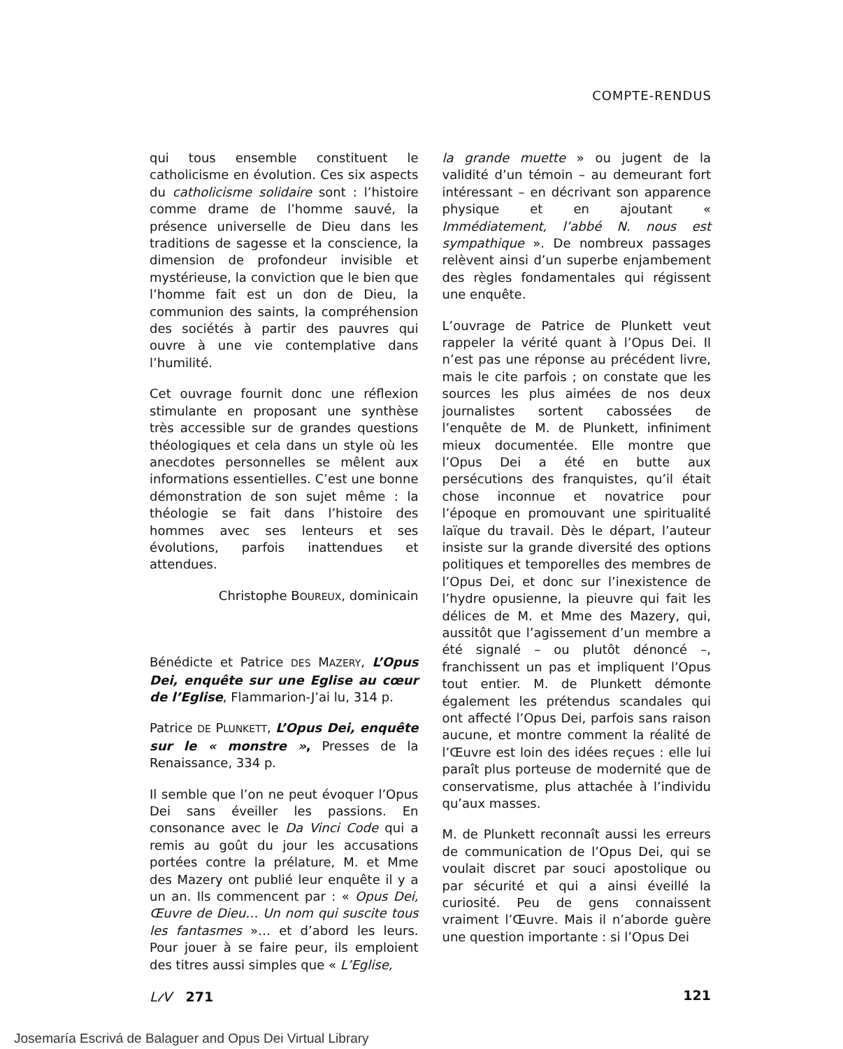COMPTE-RENDUS
qui tous ensemble constituent le catholicisme en évolution. Ces six aspects du catholicisme solidaire sont : l’histoire comme drame de l’homme sauvé, la présence universelle de Dieu dans les traditions de sagesse et la conscience, la dimension de profondeur invisible et mystérieuse, la conviction que le bien que l’homme fait est un don de Dieu, la communion des saints, la compréhension des sociétés à partir des pauvres qui ouvre à une vie contemplative dans l’humilité.
Cet ouvrage fournit donc une réflexion stimulante en proposant une synthèse très accessible sur de grandes questions théologiques et cela dans un style où les anecdotes personnelles se mêlent aux informations essentielles. C’est une bonne démonstration de son sujet même : la théologie se fait dans l’histoire des hommes avec ses lenteurs et ses évolutions, parfois inattendues et attendues.
Christophe BOUREUX, dominicain
Bénédicte et Patrice DES MAZERY, L’Opus Dei, enquête sur une Eglise au cœur de l’Eglise, Flammarion-J’ai lu, 314 p.
Patrice DE PLUNKETT, L’Opus Dei, enquête sur le « monstre », Presses de la Renaissance, 334 p.
Il semble que l’on ne peut évoquer l’Opus Dei sans éveiller les passions. En consonance avec le Da Vinci Code qui a remis au goût du jour les accusations portées contre la prélature, M. et Mme des Mazery ont publié leur enquête il y a un an. Ils commencent par : « Opus Dei, Œuvre de Dieu… Un nom qui suscite tous les fantasmes »… et d’abord les leurs. Pour jouer à se faire peur, ils emploient des titres aussi simples que « L’Eglise,
la grande muette » ou jugent de la validité d’un témoin – au demeurant fort intéressant – en décrivant son apparence physique et en ajoutant « Immédiatement, l’abbé N. nous est sympathique ». De nombreux passages relèvent ainsi d’un superbe enjambement des règles fondamentales qui régissent une enquête.
L’ouvrage de Patrice de Plunkett veut rappeler la vérité quant à l’Opus Dei. Il n’est pas une réponse au précédent livre, mais le cite parfois ; on constate que les sources les plus aimées de nos deux journalistes sortent cabossées de l’enquête de M. de Plunkett, infiniment mieux documentée. Elle montre que l’Opus Dei a été en butte aux persécutions des franquistes, qu’il était chose inconnue et novatrice pour l’époque en promouvant une spiritualité laïque du travail. Dès le départ, l’auteur insiste sur la grande diversité des options politiques et temporelles des membres de l’Opus Dei, et donc sur l’inexistence de l’hydre opusienne, la pieuvre qui fait les délices de M. et Mme des Mazery, qui, aussitôt que l’agissement d’un membre a été signalé – ou plutôt dénoncé –, franchissent un pas et impliquent l’Opus tout entier. M. de Plunkett démonte également les prétendus scandales qui ont affecté l’Opus Dei, parfois sans raison aucune, et montre comment la réalité de l’Œuvre est loin des idées reçues : elle lui paraît plus porteuse de modernité que de conservatisme, plus attachée à l’individu qu’aux masses.
M. de Plunkett reconnaît aussi les erreurs de communication de l’Opus Dei, qui se voulait discret par souci apostolique ou par sécurité et qui a ainsi éveillé la curiosité. Peu de gens connaissent vraiment l’Œuvre. Mais il n’aborde guère une question importante : si l’Opus Dei
L𝓁V 271 121
Josemaría Escrivá de Balaguer and Opus Dei Virtual Library